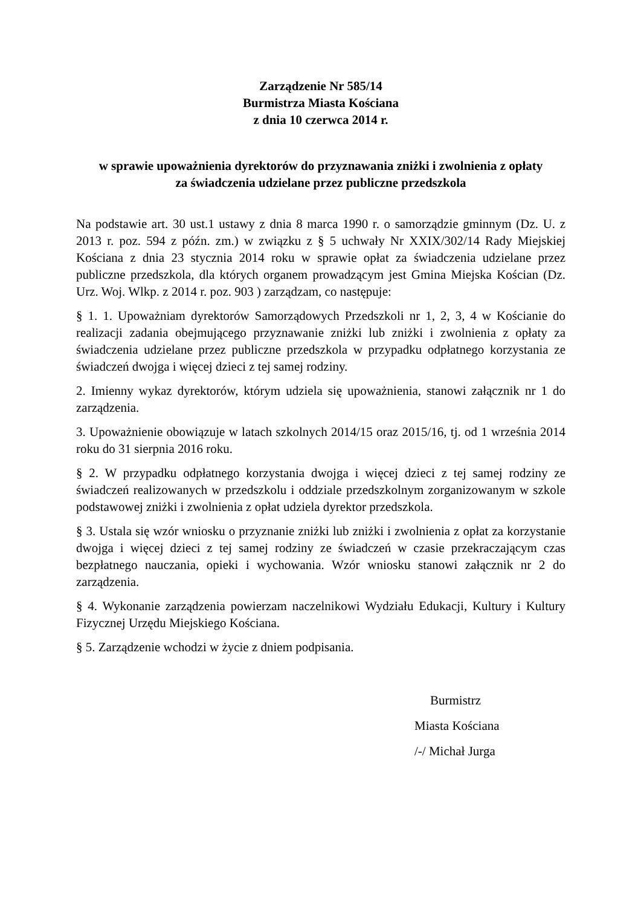Zarządzenie Nr 585/14
Burmistrza Miasta Kościana
z dnia 10 czerwca 2014 r.
w sprawie upoważnienia dyrektorów do przyznawania zniżki i zwolnienia z opłaty
za świadczenia udzielane przez publiczne przedszkola
Na podstawie art. 30 ust.1 ustawy z dnia 8 marca 1990 r. o samorządzie gminnym (Dz. U. z 2013 r. poz. 594 z późn. zm.) w związku z § 5 uchwały Nr XXIX/302/14 Rady Miejskiej Kościana z dnia 23 stycznia 2014 roku w sprawie opłat za świadczenia udzielane przez publiczne przedszkola, dla których organem prowadzącym jest Gmina Miejska Kościan (Dz. Urz. Woj. Wlkp. z 2014 r. poz. 903 ) zarządzam, co następuje:
§ 1. 1. Upoważniam dyrektorów Samorządowych Przedszkoli nr 1, 2, 3, 4 w Kościanie do realizacji zadania obejmującego przyznawanie zniżki lub zniżki i zwolnienia z opłaty za świadczenia udzielane przez publiczne przedszkola w przypadku odpłatnego korzystania ze świadczeń dwojga i więcej dzieci z tej samej rodziny.
2. Imienny wykaz dyrektorów, którym udziela się upoważnienia, stanowi załącznik nr 1 do zarządzenia.
3. Upoważnienie obowiązuje w latach szkolnych 2014/15 oraz 2015/16, tj. od 1 września 2014 roku do 31 sierpnia 2016 roku.
§ 2. W przypadku odpłatnego korzystania dwojga i więcej dzieci z tej samej rodziny ze świadczeń realizowanych w przedszkolu i oddziale przedszkolnym zorganizowanym w szkole podstawowej zniżki i zwolnienia z opłat udziela dyrektor przedszkola.
§ 3. Ustala się wzór wniosku o przyznanie zniżki lub zniżki i zwolnienia z opłat za korzystanie dwojga i więcej dzieci z tej samej rodziny ze świadczeń w czasie przekraczającym czas bezpłatnego nauczania, opieki i wychowania. Wzór wniosku stanowi załącznik nr 2 do zarządzenia.
§ 4. Wykonanie zarządzenia powierzam naczelnikowi Wydziału Edukacji, Kultury i Kultury Fizycznej Urzędu Miejskiego Kościana.
§ 5. Zarządzenie wchodzi w życie z dniem podpisania.
Burmistrz
Miasta Kościana
/-/ Michał Jurga